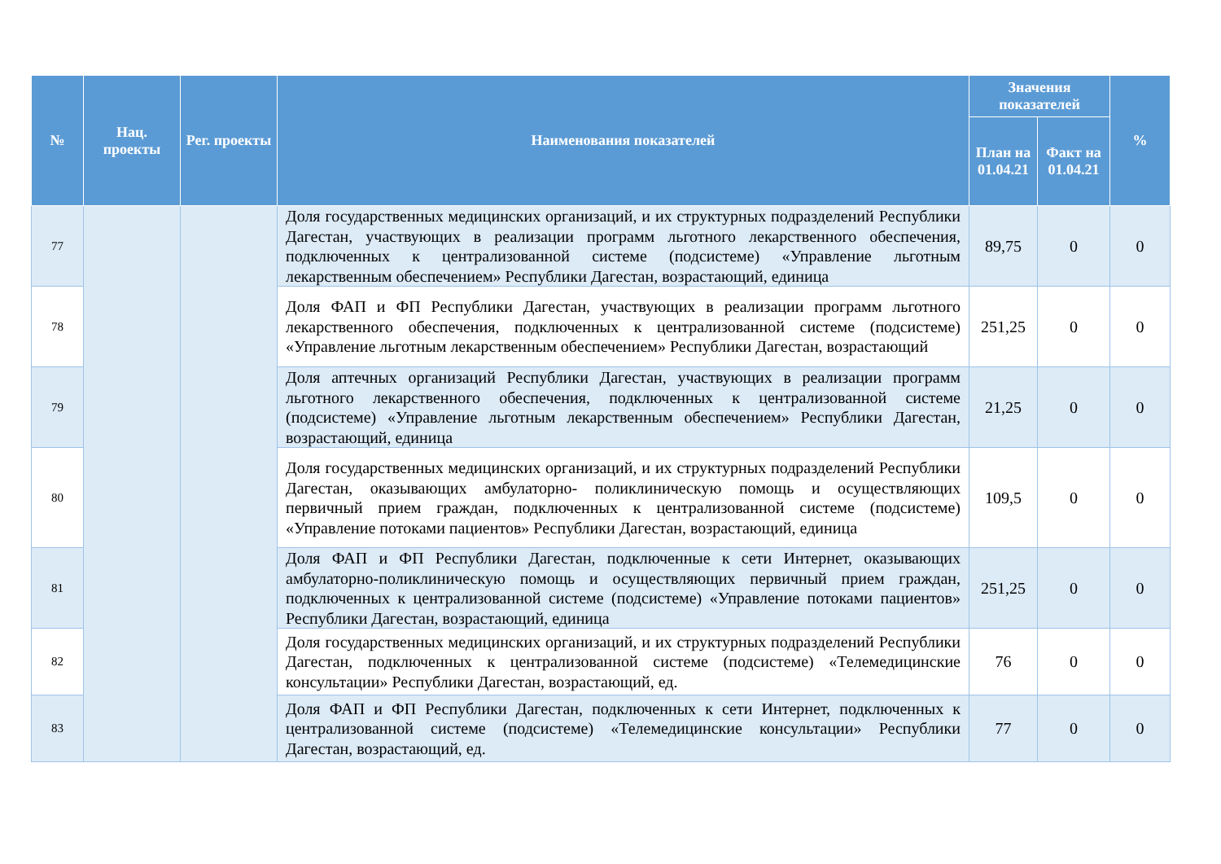| № | Нац. проекты | Рег. проекты | Наименования показателей | Значения показателей | | % |
| --- | --- | --- | --- | --- | --- | --- |
| | | | | План на 01.04.21 | Факт на 01.04.21 | |
| 77 | | | Доля государственных медицинских организаций, и их структурных подразделений Республики Дагестан, участвующих в реализации программ льготного лекарственного обеспечения, подключенных к централизованной системе (подсистеме) «Управление льготным лекарственным обеспечением» Республики Дагестан, возрастающий, единица | 89,75 | 0 | 0 |
| 78 | | | Доля ФАП и ФП Республики Дагестан, участвующих в реализации программ льготного лекарственного обеспечения, подключенных к централизованной системе (подсистеме) «Управление льготным лекарственным обеспечением» Республики Дагестан, возрастающий | 251,25 | 0 | 0 |
| 79 | | | Доля аптечных организаций Республики Дагестан, участвующих в реализации программ льготного лекарственного обеспечения, подключенных к централизованной системе (подсистеме) «Управление льготным лекарственным обеспечением» Республики Дагестан, возрастающий, единица | 21,25 | 0 | 0 |
| 80 | | | Доля государственных медицинских организаций, и их структурных подразделений Республики Дагестан, оказывающих амбулаторно- поликлиническую помощь и осуществляющих первичный прием граждан, подключенных к централизованной системе (подсистеме) «Управление потоками пациентов» Республики Дагестан, возрастающий, единица | 109,5 | 0 | 0 |
| 81 | | | Доля ФАП и ФП Республики Дагестан, подключенные к сети Интернет, оказывающих амбулаторно-поликлиническую помощь и осуществляющих первичный прием граждан, подключенных к централизованной системе (подсистеме) «Управление потоками пациентов» Республики Дагестан, возрастающий, единица | 251,25 | 0 | 0 |
| 82 | | | Доля государственных медицинских организаций, и их структурных подразделений Республики Дагестан, подключенных к централизованной системе (подсистеме) «Телемедицинские консультации» Республики Дагестан, возрастающий, ед. | 76 | 0 | 0 |
| 83 | | | Доля ФАП и ФП Республики Дагестан, подключенных к сети Интернет, подключенных к централизованной системе (подсистеме) «Телемедицинские консультации» Республики Дагестан, возрастающий, ед. | 77 | 0 | 0 |